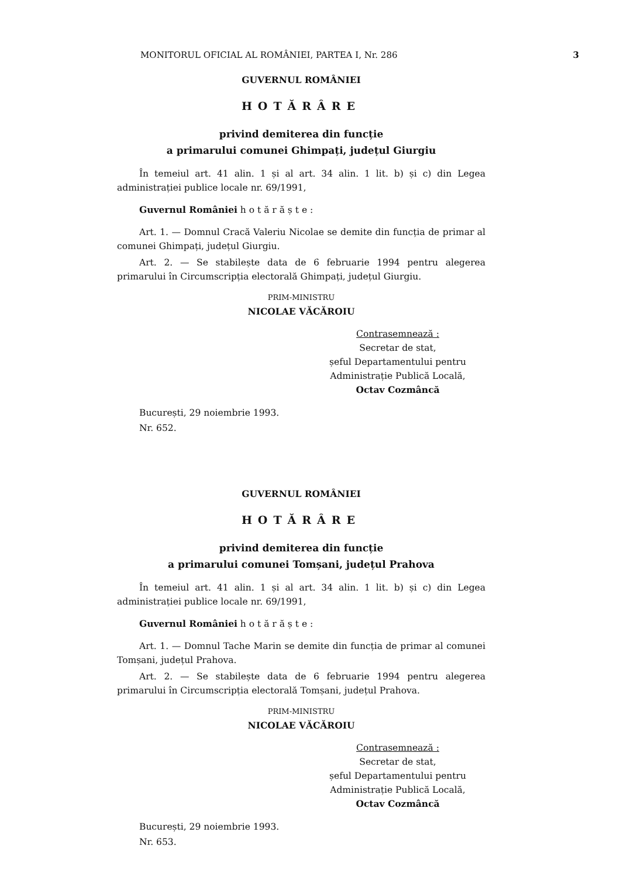MONITORUL OFICIAL AL ROMÂNIEI, PARTEA I, Nr. 286 3
GUVERNUL ROMÂNIEI
HOTĂRÂRE
privind demiterea din funcție
a primarului comunei Ghimpați, județul Giurgiu
În temeiul art. 41 alin. 1 și al art. 34 alin. 1 lit. b) și c) din Legea administrației publice locale nr. 69/1991,
Guvernul României h o t ă r ă ș t e :
Art. 1. — Domnul Cracă Valeriu Nicolae se demite din funcția de primar al comunei Ghimpați, județul Giurgiu.
Art. 2. — Se stabilește data de 6 februarie 1994 pentru alegerea primarului în Circumscripția electorală Ghimpați, județul Giurgiu.
PRIM-MINISTRU
NICOLAE VĂCĂROIU
Contrasemnează :
Secretar de stat,
șeful Departamentului pentru
Administrație Publică Locală,
Octav Cozmâncă
București, 29 noiembrie 1993.
Nr. 652.
GUVERNUL ROMÂNIEI
HOTĂRÂRE
privind demiterea din funcție
a primarului comunei Tomșani, județul Prahova
În temeiul art. 41 alin. 1 și al art. 34 alin. 1 lit. b) și c) din Legea administrației publice locale nr. 69/1991,
Guvernul României h o t ă r ă ș t e :
Art. 1. — Domnul Tache Marin se demite din funcția de primar al comunei Tomșani, județul Prahova.
Art. 2. — Se stabilește data de 6 februarie 1994 pentru alegerea primarului în Circumscripția electorală Tomșani, județul Prahova.
PRIM-MINISTRU
NICOLAE VĂCĂROIU
Contrasemnează :
Secretar de stat,
șeful Departamentului pentru
Administrație Publică Locală,
Octav Cozmâncă
București, 29 noiembrie 1993.
Nr. 653.